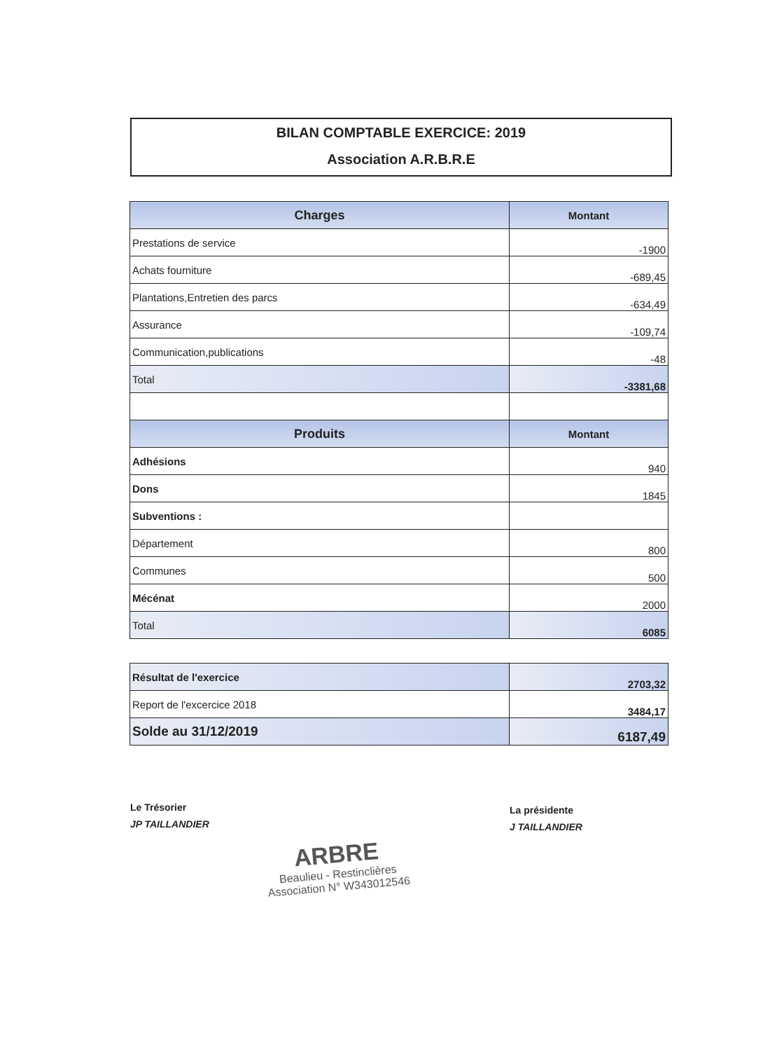BILAN COMPTABLE EXERCICE: 2019
Association A.R.B.R.E
| Charges | Montant |
| --- | --- |
| Prestations de service | -1900 |
| Achats fourniture | -689,45 |
| Plantations,Entretien des parcs | -634,49 |
| Assurance | -109,74 |
| Communication,publications | -48 |
| Total | -3381,68 |
| Produits | Montant |
| Adhésions | 940 |
| Dons | 1845 |
| Subventions : | |
| Département | 800 |
| Communes | 500 |
| Mécénat | 2000 |
| Total | 6085 |
| Résultat de l'exercice | 2703,32 |
| Report de l'excercice 2018 | 3484,17 |
| Solde au 31/12/2019 | 6187,49 |
Le Trésorier
JP TAILLANDIER
La présidente
J TAILLANDIER
ARBRE
Beaulieu - Restinclières
Association N° W343012546